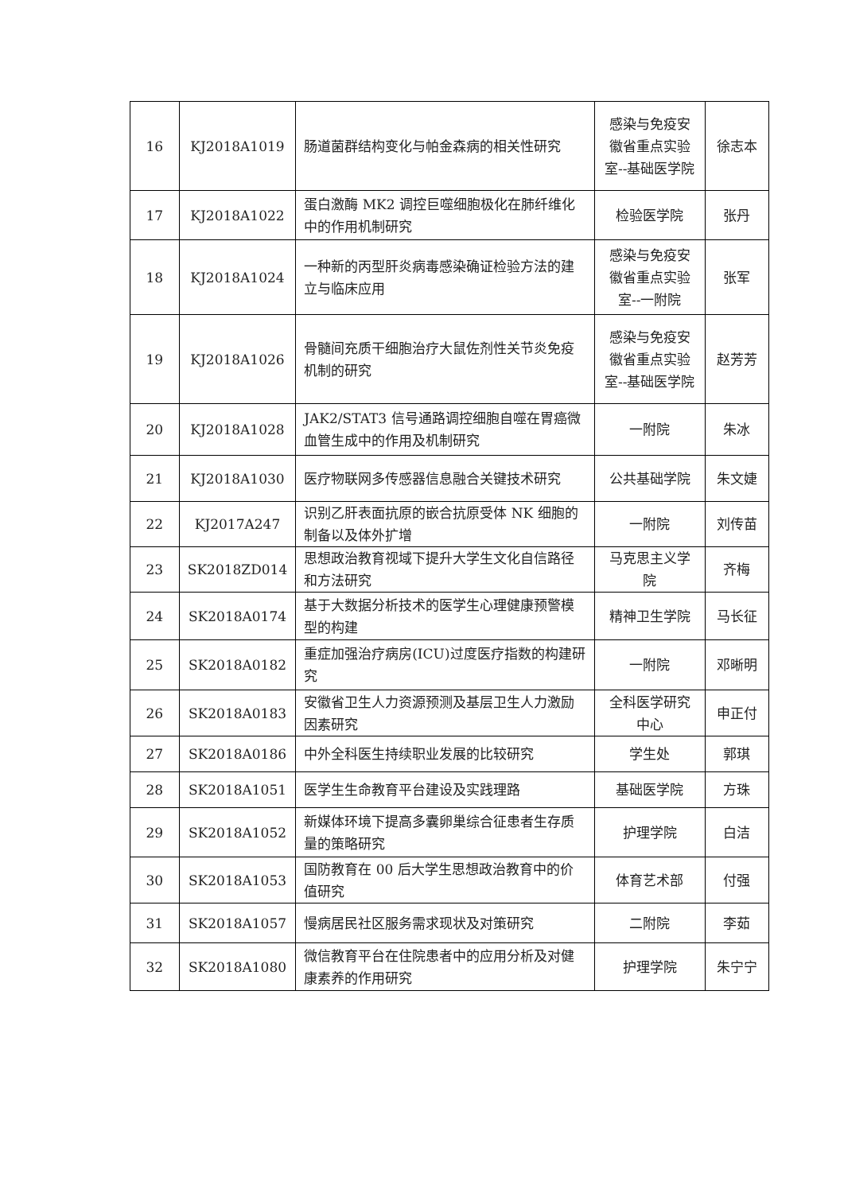| 16 | KJ2018A1019 | 肠道菌群结构变化与帕金森病的相关性研究 | 感染与免疫安徽省重点实验室--基础医学院 | 徐志本 |
| 17 | KJ2018A1022 | 蛋白激酶 MK2 调控巨噬细胞极化在肺纤维化中的作用机制研究 | 检验医学院 | 张丹 |
| 18 | KJ2018A1024 | 一种新的丙型肝炎病毒感染确证检验方法的建立与临床应用 | 感染与免疫安徽省重点实验室--一附院 | 张军 |
| 19 | KJ2018A1026 | 骨髓间充质干细胞治疗大鼠佐剂性关节炎免疫机制的研究 | 感染与免疫安徽省重点实验室--基础医学院 | 赵芳芳 |
| 20 | KJ2018A1028 | JAK2/STAT3 信号通路调控细胞自噬在胃癌微血管生成中的作用及机制研究 | 一附院 | 朱冰 |
| 21 | KJ2018A1030 | 医疗物联网多传感器信息融合关键技术研究 | 公共基础学院 | 朱文婕 |
| 22 | KJ2017A247 | 识别乙肝表面抗原的嵌合抗原受体 NK 细胞的制备以及体外扩增 | 一附院 | 刘传苗 |
| 23 | SK2018ZD014 | 思想政治教育视域下提升大学生文化自信路径和方法研究 | 马克思主义学院 | 齐梅 |
| 24 | SK2018A0174 | 基于大数据分析技术的医学生心理健康预警模型的构建 | 精神卫生学院 | 马长征 |
| 25 | SK2018A0182 | 重症加强治疗病房(ICU)过度医疗指数的构建研究 | 一附院 | 邓晰明 |
| 26 | SK2018A0183 | 安徽省卫生人力资源预测及基层卫生人力激励因素研究 | 全科医学研究中心 | 申正付 |
| 27 | SK2018A0186 | 中外全科医生持续职业发展的比较研究 | 学生处 | 郭琪 |
| 28 | SK2018A1051 | 医学生生命教育平台建设及实践理路 | 基础医学院 | 方珠 |
| 29 | SK2018A1052 | 新媒体环境下提高多囊卵巢综合征患者生存质量的策略研究 | 护理学院 | 白洁 |
| 30 | SK2018A1053 | 国防教育在 00 后大学生思想政治教育中的价值研究 | 体育艺术部 | 付强 |
| 31 | SK2018A1057 | 慢病居民社区服务需求现状及对策研究 | 二附院 | 李茹 |
| 32 | SK2018A1080 | 微信教育平台在住院患者中的应用分析及对健康素养的作用研究 | 护理学院 | 朱宁宁 |